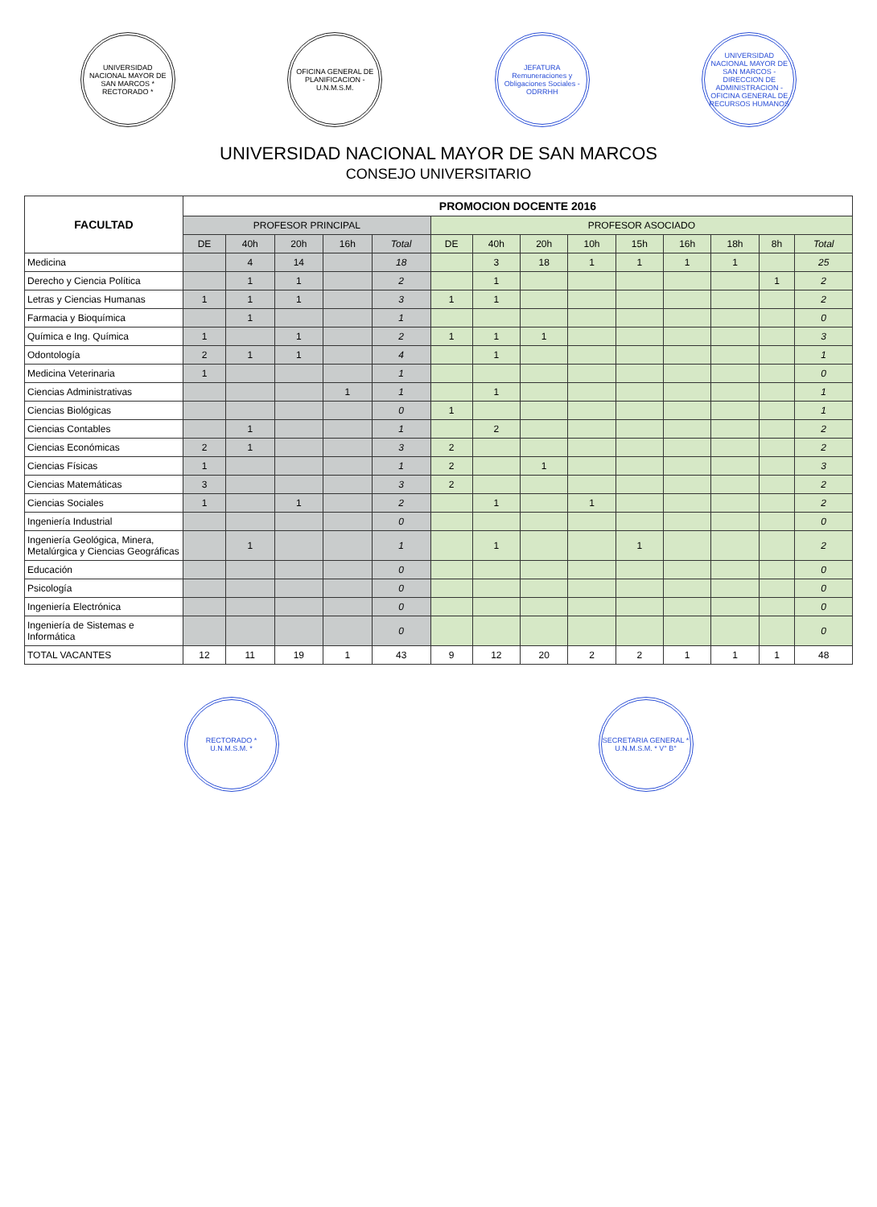UNIVERSIDAD NACIONAL MAYOR DE SAN MARCOS * RECTORADO *
OFICINA GENERAL DE PLANIFICACION - U.N.M.S.M.
JEFATURA Remuneraciones y Obligaciones Sociales - ODRRHH
UNIVERSIDAD NACIONAL MAYOR DE SAN MARCOS - DIRECCION DE ADMINISTRACION - OFICINA GENERAL DE RECURSOS HUMANOS
UNIVERSIDAD NACIONAL MAYOR DE SAN MARCOS
CONSEJO UNIVERSITARIO
| FACULTAD | PROMOCION DOCENTE 2016 | | | | | | | | | | | | | |
| --- | --- | --- | --- | --- | --- | --- | --- | --- | --- | --- | --- | --- | --- | --- |
| | PROFESOR PRINCIPAL | | | | | PROFESOR ASOCIADO | | | | | | | | |
| | DE | 40h | 20h | 16h | Total | DE | 40h | 20h | 10h | 15h | 16h | 18h | 8h | Total |
| Medicina | | 4 | 14 | | 18 | | 3 | 18 | 1 | 1 | 1 | 1 | | 25 |
| Derecho y Ciencia Política | | 1 | 1 | | 2 | | 1 | | | | | | 1 | 2 |
| Letras y Ciencias Humanas | 1 | 1 | 1 | | 3 | 1 | 1 | | | | | | | 2 |
| Farmacia y Bioquímica | | 1 | | | 1 | | | | | | | | | 0 |
| Química e Ing. Química | 1 | | 1 | | 2 | 1 | 1 | 1 | | | | | | 3 |
| Odontología | 2 | 1 | 1 | | 4 | | 1 | | | | | | | 1 |
| Medicina Veterinaria | 1 | | | | 1 | | | | | | | | | 0 |
| Ciencias Administrativas | | | | 1 | 1 | | 1 | | | | | | | 1 |
| Ciencias Biológicas | | | | | 0 | 1 | | | | | | | | 1 |
| Ciencias Contables | | 1 | | | 1 | | 2 | | | | | | | 2 |
| Ciencias Económicas | 2 | 1 | | | 3 | 2 | | | | | | | | 2 |
| Ciencias Físicas | 1 | | | | 1 | 2 | | 1 | | | | | | 3 |
| Ciencias Matemáticas | 3 | | | | 3 | 2 | | | | | | | | 2 |
| Ciencias Sociales | 1 | | 1 | | 2 | | 1 | | 1 | | | | | 2 |
| Ingeniería Industrial | | | | | 0 | | | | | | | | | 0 |
| Ingeniería Geológica, Minera, Metalúrgica y Ciencias Geográficas | | 1 | | | 1 | | 1 | | | 1 | | | | 2 |
| Educación | | | | | 0 | | | | | | | | | 0 |
| Psicología | | | | | 0 | | | | | | | | | 0 |
| Ingeniería Electrónica | | | | | 0 | | | | | | | | | 0 |
| Ingeniería de Sistemas e Informática | | | | | 0 | | | | | | | | | 0 |
| TOTAL VACANTES | 12 | 11 | 19 | 1 | 43 | 9 | 12 | 20 | 2 | 2 | 1 | 1 | 1 | 48 |
RECTORADO * U.N.M.S.M. *
SECRETARIA GENERAL * U.N.M.S.M. * V° B°